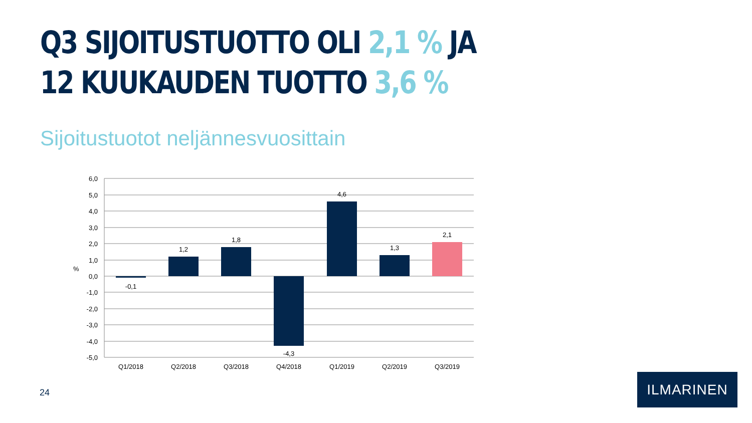Q3 SIJOITUSTUOTTO OLI 2,1 % JA
12 KUUKAUDEN TUOTTO 3,6 %
Sijoitustuotot neljännesvuosittain
6,0
5,0
4,0
3,0
2,0
1,0
0,0
-1,0
-2,0
-3,0
-4,0
-5,0
%
-0,1
1,2
1,8
-4,3
4,6
1,3
2,1
Q1/2018
Q2/2018
Q3/2018
Q4/2018
Q1/2019
Q2/2019
Q3/2019
24
ILMARINEN